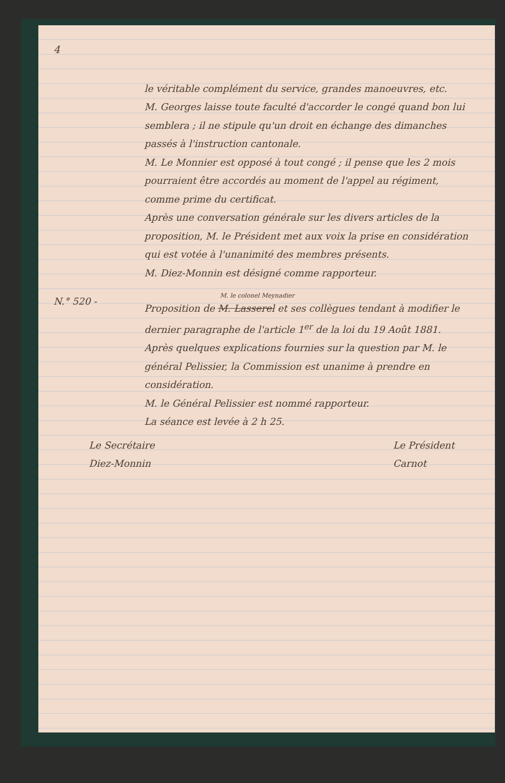4
le véritable complément du service, grandes manoeuvres, etc.
M. Georges laisse toute faculté d'accorder le congé quand bon lui semblera ; il ne stipule qu'un droit en échange des dimanches passés à l'instruction cantonale.
M. Le Monnier est opposé à tout congé ; il pense que les 2 mois pourraient être accordés au moment de l'appel au régiment, comme prime du certificat.
Après une conversation générale sur les divers articles de la proposition, M. le Président met aux voix la prise en considération qui est votée à l'unanimité des membres présents.
M. Diez-Monnin est désigné comme rapporteur.
N.° 520 -
M. le colonel Meynadier
Proposition de M. Lasserel et ses collègues tendant à modifier le dernier paragraphe de l'article 1<sup>er</sup> de la loi du 19 Août 1881.
Après quelques explications fournies sur la question par M. le général Pelissier, la Commission est unanime à prendre en considération.
M. le Général Pelissier est nommé rapporteur.
La séance est levée à 2 h 25.
Le Secrétaire
Diez-Monnin
Le Président
Carnot